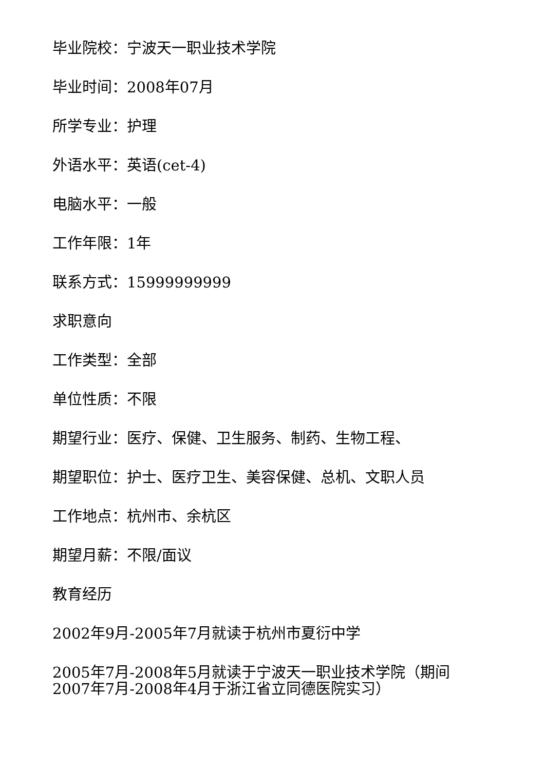毕业院校：宁波天一职业技术学院
毕业时间：2008年07月
所学专业：护理
外语水平：英语(cet-4)
电脑水平：一般
工作年限：1年
联系方式：15999999999
求职意向
工作类型：全部
单位性质：不限
期望行业：医疗、保健、卫生服务、制药、生物工程、
期望职位：护士、医疗卫生、美容保健、总机、文职人员
工作地点：杭州市、余杭区
期望月薪：不限/面议
教育经历
2002年9月-2005年7月就读于杭州市夏衍中学
2005年7月-2008年5月就读于宁波天一职业技术学院（期间2007年7月-2008年4月于浙江省立同德医院实习）